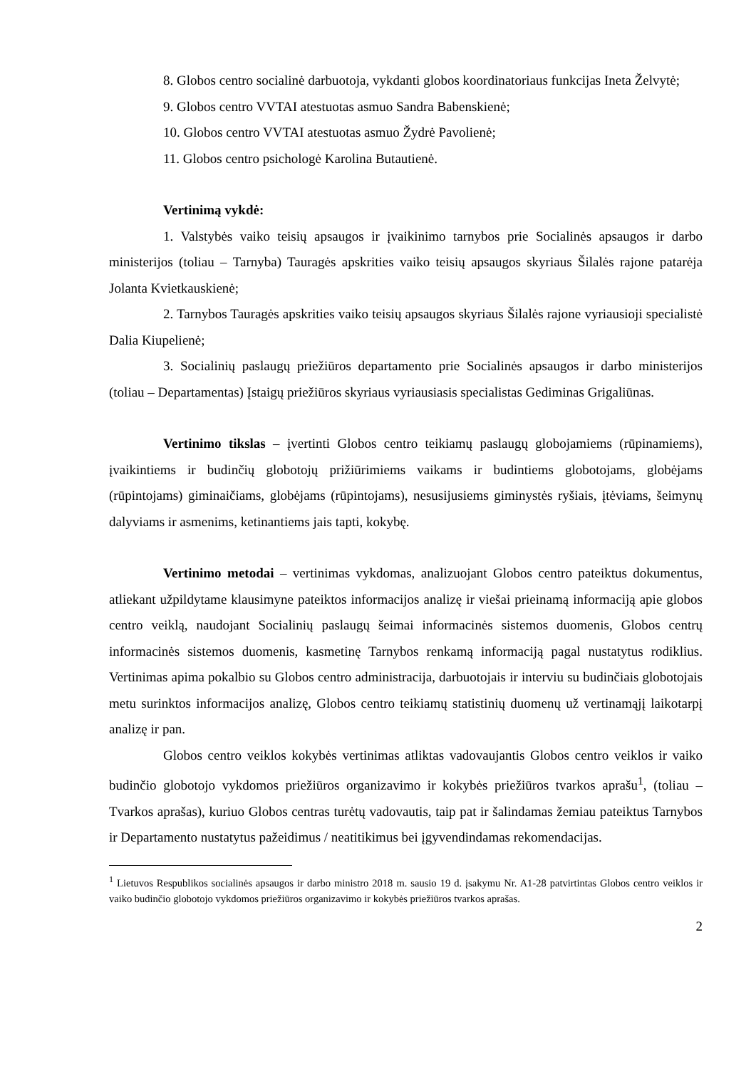8. Globos centro socialinė darbuotoja, vykdanti globos koordinatoriaus funkcijas Ineta Želvytė;
9. Globos centro VVTAI atestuotas asmuo Sandra Babenskienė;
10. Globos centro VVTAI atestuotas asmuo Žydrė Pavolienė;
11. Globos centro psichologė Karolina Butautienė.
Vertinimą vykdė:
1. Valstybės vaiko teisių apsaugos ir įvaikinimo tarnybos prie Socialinės apsaugos ir darbo ministerijos (toliau – Tarnyba) Tauragės apskrities vaiko teisių apsaugos skyriaus Šilalės rajone patarėja Jolanta Kvietkauskienė;
2. Tarnybos Tauragės apskrities vaiko teisių apsaugos skyriaus Šilalės rajone vyriausioji specialistė Dalia Kiupelienė;
3. Socialinių paslaugų priežiūros departamento prie Socialinės apsaugos ir darbo ministerijos (toliau – Departamentas) Įstaigų priežiūros skyriaus vyriausiasis specialistas Gediminas Grigaliūnas.
Vertinimo tikslas – įvertinti Globos centro teikiamų paslaugų globojamiems (rūpinamiems), įvaikintiems ir budinčių globotojų prižiūrimiems vaikams ir budintiems globotojams, globėjams (rūpintojams) giminaičiams, globėjams (rūpintojams), nesusijusiems giminystės ryšiais, įtėviams, šeimynų dalyviams ir asmenims, ketinantiems jais tapti, kokybę.
Vertinimo metodai – vertinimas vykdomas, analizuojant Globos centro pateiktus dokumentus, atliekant užpildytame klausimyne pateiktos informacijos analizę ir viešai prieinamą informaciją apie globos centro veiklą, naudojant Socialinių paslaugų šeimai informacinės sistemos duomenis, Globos centrų informacinės sistemos duomenis, kasmetinę Tarnybos renkamą informaciją pagal nustatytus rodiklius. Vertinimas apima pokalbio su Globos centro administracija, darbuotojais ir interviu su budinčiais globotojais metu surinktos informacijos analizę, Globos centro teikiamų statistinių duomenų už vertinamąjį laikotarpį analizę ir pan.
Globos centro veiklos kokybės vertinimas atliktas vadovaujantis Globos centro veiklos ir vaiko budinčio globotojo vykdomos priežiūros organizavimo ir kokybės priežiūros tvarkos aprašu<sup>1</sup>, (toliau – Tvarkos aprašas), kuriuo Globos centras turėtų vadovautis, taip pat ir šalindamas žemiau pateiktus Tarnybos ir Departamento nustatytus pažeidimus / neatitikimus bei įgyvendindamas rekomendacijas.
<sup>1</sup> Lietuvos Respublikos socialinės apsaugos ir darbo ministro 2018 m. sausio 19 d. įsakymu Nr. A1-28 patvirtintas Globos centro veiklos ir vaiko budinčio globotojo vykdomos priežiūros organizavimo ir kokybės priežiūros tvarkos aprašas.
2